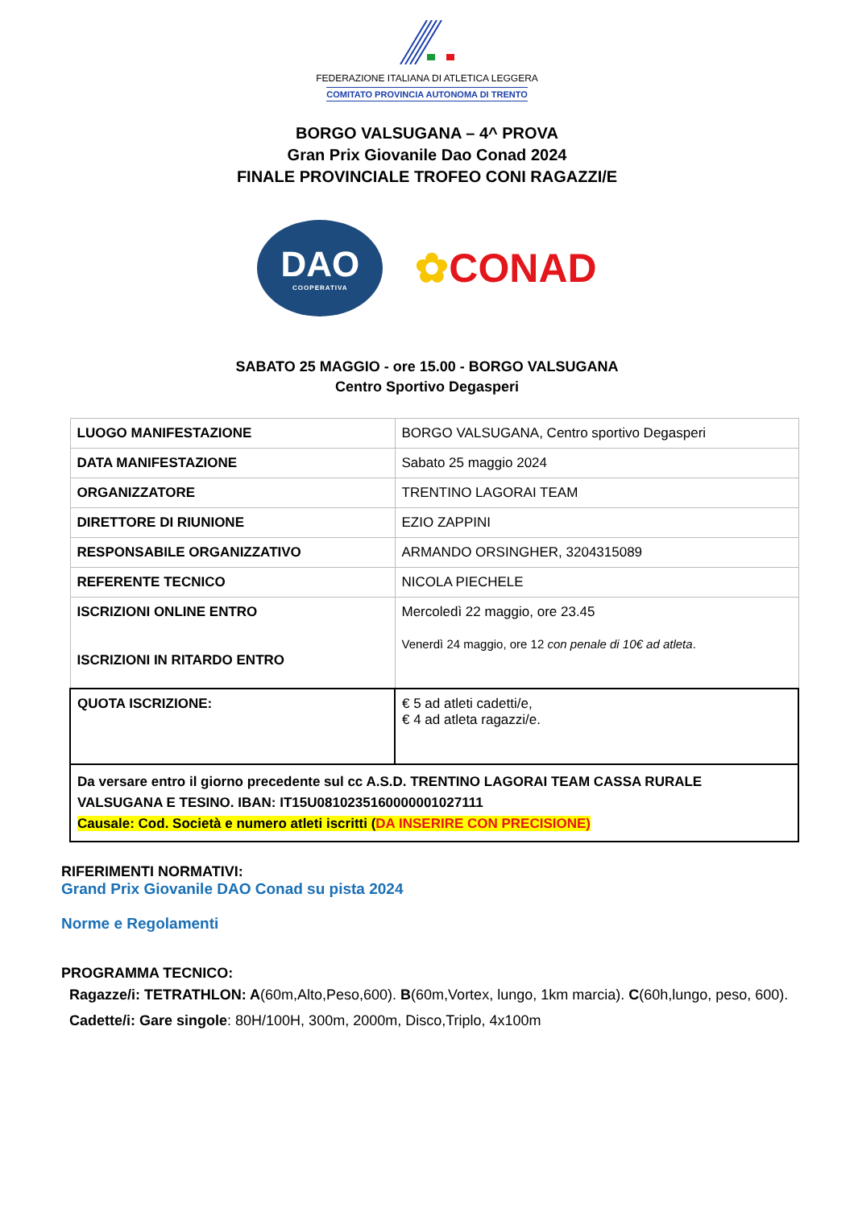FEDERAZIONE ITALIANA DI ATLETICA LEGGERA
COMITATO PROVINCIA AUTONOMA DI TRENTO
BORGO VALSUGANA – 4^ PROVA
Gran Prix Giovanile Dao Conad 2024
FINALE PROVINCIALE TROFEO CONI RAGAZZI/E
DAO
COOPERATIVA
✿CONAD
SABATO 25 MAGGIO - ore 15.00 - BORGO VALSUGANA
Centro Sportivo Degasperi
| LUOGO MANIFESTAZIONE | BORGO VALSUGANA, Centro sportivo Degasperi |
| DATA MANIFESTAZIONE | Sabato 25 maggio 2024 |
| ORGANIZZATORE | TRENTINO LAGORAI TEAM |
| DIRETTORE DI RIUNIONE | EZIO ZAPPINI |
| RESPONSABILE ORGANIZZATIVO | ARMANDO ORSINGHER, 3204315089 |
| REFERENTE TECNICO | NICOLA PIECHELE |
| ISCRIZIONI ONLINE ENTRO ISCRIZIONI IN RITARDO ENTRO | Mercoledì 22 maggio, ore 23.45 Venerdì 24 maggio, ore 12 con penale di 10€ ad atleta . |
| QUOTA ISCRIZIONE: | € 5 ad atleti cadetti/e, € 4 ad atleta ragazzi/e. |
| Da versare entro il giorno precedente sul cc A.S.D. TRENTINO LAGORAI TEAM CASSA RURALE VALSUGANA E TESINO. IBAN: IT15U0810235160000001027111 Causale: Cod. Società e numero atleti iscritti ( DA INSERIRE CON PRECISIONE) | |
RIFERIMENTI NORMATIVI:
Grand Prix Giovanile DAO Conad su pista 2024
Norme e Regolamenti
PROGRAMMA TECNICO:
Ragazze/i: TETRATHLON: A(60m,Alto,Peso,600). B(60m,Vortex, lungo, 1km marcia). C(60h,lungo, peso, 600).
Cadette/i: Gare singole: 80H/100H, 300m, 2000m, Disco,Triplo, 4x100m